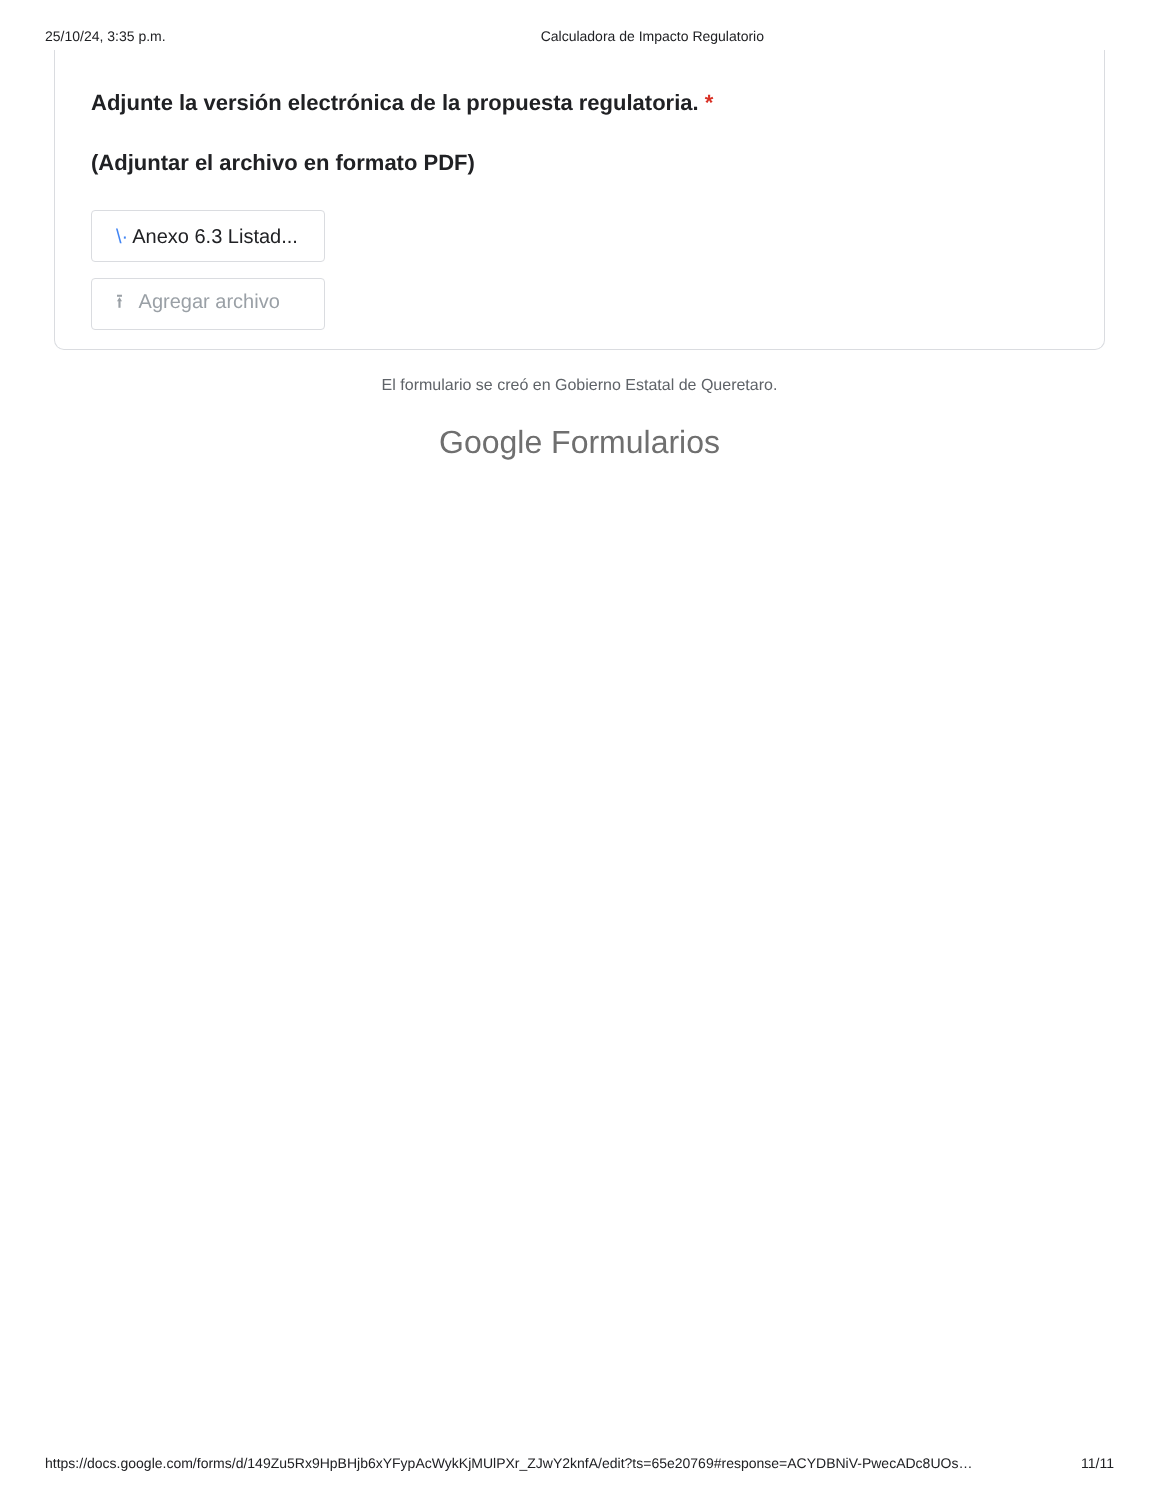25/10/24, 3:35 p.m. Calculadora de Impacto Regulatorio
Adjunte la versión electrónica de la propuesta regulatoria. *
(Adjuntar el archivo en formato PDF)
\· Anexo 6.3 Listad...
⭱ Agregar archivo
El formulario se creó en Gobierno Estatal de Queretaro.
Google Formularios
https://docs.google.com/forms/d/149Zu5Rx9HpBHjb6xYFypAcWykKjMUlPXr_ZJwY2knfA/edit?ts=65e20769#response=ACYDBNiV-PwecADc8UOs… 11/11